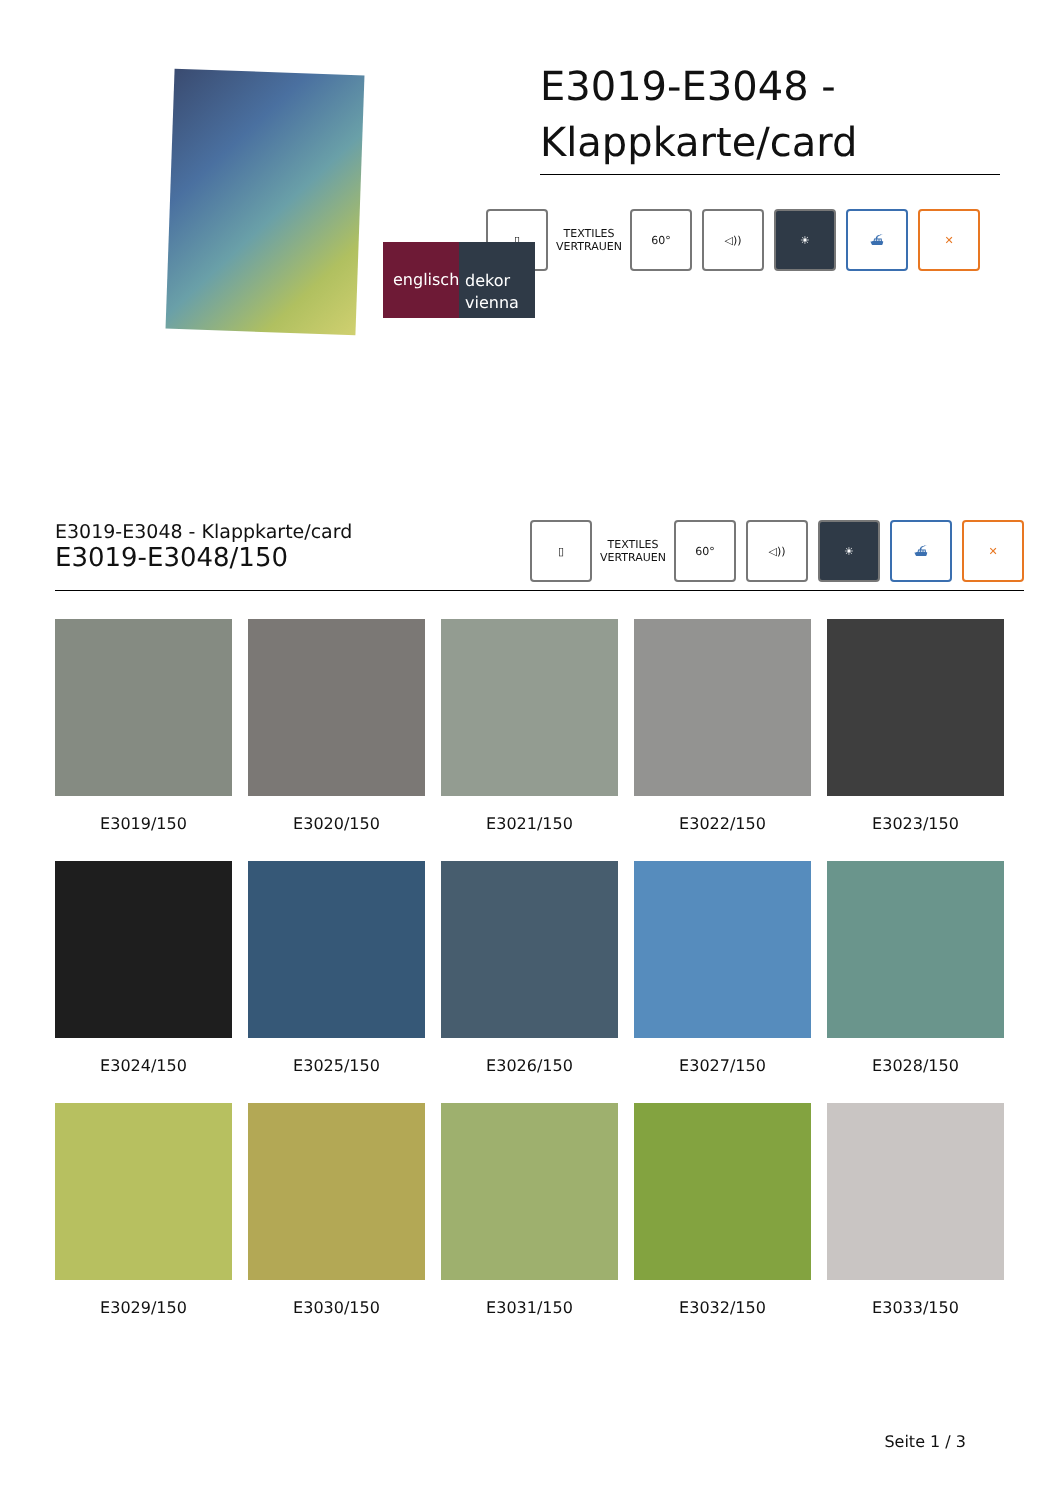englisch
dekor
vienna
E3019-E3048 - Klappkarte/card
▯ TEXTILES VERTRAUEN
60° ◁)) ☀ ⛴ ✕
E3019-E3048 - Klappkarte/card
E3019-E3048/150
▯ TEXTILES VERTRAUEN
60° ◁)) ☀ ⛴ ✕
E3019/150
E3020/150
E3021/150
E3022/150
E3023/150
E3024/150
E3025/150
E3026/150
E3027/150
E3028/150
E3029/150
E3030/150
E3031/150
E3032/150
E3033/150
Seite 1 / 3